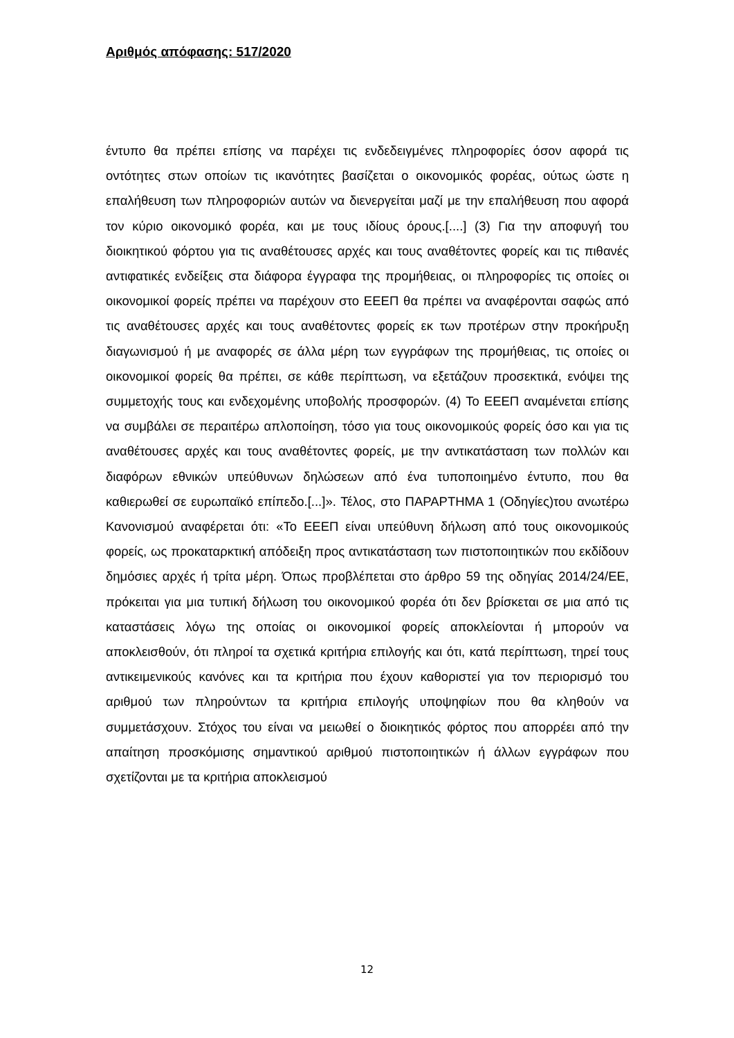Αριθμός απόφασης: 517/2020
έντυπο θα πρέπει επίσης να παρέχει τις ενδεδειγμένες πληροφορίες όσον αφορά τις οντότητες στων οποίων τις ικανότητες βασίζεται ο οικονομικός φορέας, ούτως ώστε η επαλήθευση των πληροφοριών αυτών να διενεργείται μαζί με την επαλήθευση που αφορά τον κύριο οικονομικό φορέα, και με τους ιδίους όρους.[....] (3) Για την αποφυγή του διοικητικού φόρτου για τις αναθέτουσες αρχές και τους αναθέτοντες φορείς και τις πιθανές αντιφατικές ενδείξεις στα διάφορα έγγραφα της προμήθειας, οι πληροφορίες τις οποίες οι οικονομικοί φορείς πρέπει να παρέχουν στο ΕΕΕΠ θα πρέπει να αναφέρονται σαφώς από τις αναθέτουσες αρχές και τους αναθέτοντες φορείς εκ των προτέρων στην προκήρυξη διαγωνισμού ή με αναφορές σε άλλα μέρη των εγγράφων της προμήθειας, τις οποίες οι οικονομικοί φορείς θα πρέπει, σε κάθε περίπτωση, να εξετάζουν προσεκτικά, ενόψει της συμμετοχής τους και ενδεχομένης υποβολής προσφορών. (4) Το ΕΕΕΠ αναμένεται επίσης να συμβάλει σε περαιτέρω απλοποίηση, τόσο για τους οικονομικούς φορείς όσο και για τις αναθέτουσες αρχές και τους αναθέτοντες φορείς, με την αντικατάσταση των πολλών και διαφόρων εθνικών υπεύθυνων δηλώσεων από ένα τυποποιημένο έντυπο, που θα καθιερωθεί σε ευρωπαϊκό επίπεδο.[...]». Τέλος, στο ΠΑΡΑΡΤΗΜΑ 1 (Οδηγίες)του ανωτέρω Κανονισμού αναφέρεται ότι: «Το ΕΕΕΠ είναι υπεύθυνη δήλωση από τους οικονομικούς φορείς, ως προκαταρκτική απόδειξη προς αντικατάσταση των πιστοποιητικών που εκδίδουν δημόσιες αρχές ή τρίτα μέρη. Όπως προβλέπεται στο άρθρο 59 της οδηγίας 2014/24/ΕΕ, πρόκειται για μια τυπική δήλωση του οικονομικού φορέα ότι δεν βρίσκεται σε μια από τις καταστάσεις λόγω της οποίας οι οικονομικοί φορείς αποκλείονται ή μπορούν να αποκλεισθούν, ότι πληροί τα σχετικά κριτήρια επιλογής και ότι, κατά περίπτωση, τηρεί τους αντικειμενικούς κανόνες και τα κριτήρια που έχουν καθοριστεί για τον περιορισμό του αριθμού των πληρούντων τα κριτήρια επιλογής υποψηφίων που θα κληθούν να συμμετάσχουν. Στόχος του είναι να μειωθεί ο διοικητικός φόρτος που απορρέει από την απαίτηση προσκόμισης σημαντικού αριθμού πιστοποιητικών ή άλλων εγγράφων που σχετίζονται με τα κριτήρια αποκλεισμού
12